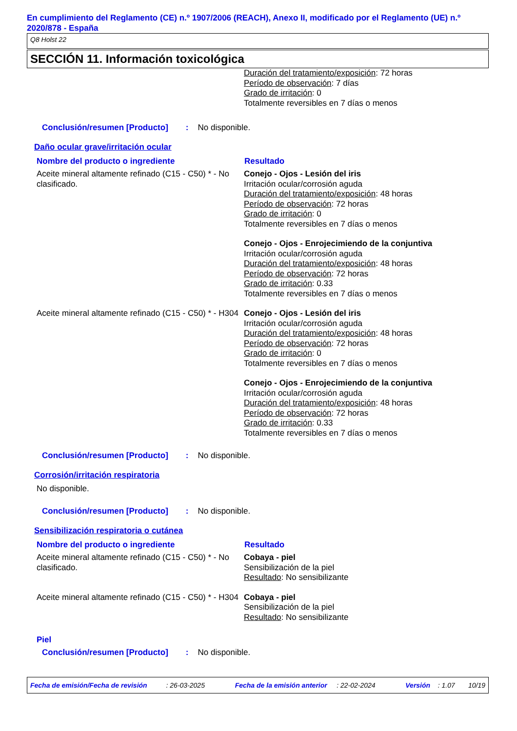En cumplimiento del Reglamento (CE) n.º 1907/2006 (REACH), Anexo II, modificado por el Reglamento (UE) n.º 2020/878 - España
Q8 Holst 22
SECCIÓN 11. Información toxicológica
| | Duración del tratamiento/exposición : 72 horas Período de observación : 7 días Grado de irritación : 0 Totalmente reversibles en 7 días o menos |
Conclusión/resumen [Producto] : No disponible.
Daño ocular grave/irritación ocular
| Nombre del producto o ingrediente | Resultado |
| --- | --- |
| Aceite mineral altamente refinado (C15 - C50) * - No clasificado. | Conejo - Ojos - Lesión del iris Irritación ocular/corrosión aguda Duración del tratamiento/exposición : 48 horas Período de observación : 72 horas Grado de irritación : 0 Totalmente reversibles en 7 días o menos |
| | Conejo - Ojos - Enrojecimiendo de la conjuntiva Irritación ocular/corrosión aguda Duración del tratamiento/exposición : 48 horas Período de observación : 72 horas Grado de irritación : 0.33 Totalmente reversibles en 7 días o menos |
| Aceite mineral altamente refinado (C15 - C50) * - H304 | Conejo - Ojos - Lesión del iris Irritación ocular/corrosión aguda Duración del tratamiento/exposición : 48 horas Período de observación : 72 horas Grado de irritación : 0 Totalmente reversibles en 7 días o menos |
| | Conejo - Ojos - Enrojecimiendo de la conjuntiva Irritación ocular/corrosión aguda Duración del tratamiento/exposición : 48 horas Período de observación : 72 horas Grado de irritación : 0.33 Totalmente reversibles en 7 días o menos |
Conclusión/resumen [Producto] : No disponible.
Corrosión/irritación respiratoria
No disponible.
Conclusión/resumen [Producto] : No disponible.
Sensibilización respiratoria o cutánea
| Nombre del producto o ingrediente | Resultado |
| --- | --- |
| Aceite mineral altamente refinado (C15 - C50) * - No clasificado. | Cobaya - piel Sensibilización de la piel Resultado : No sensibilizante |
| Aceite mineral altamente refinado (C15 - C50) * - H304 | Cobaya - piel Sensibilización de la piel Resultado : No sensibilizante |
Piel
Conclusión/resumen [Producto] : No disponible.
Fecha de emisión/Fecha de revisión : 26-03-2025 Fecha de la emisión anterior : 22-02-2024 Versión : 1.07 10/19